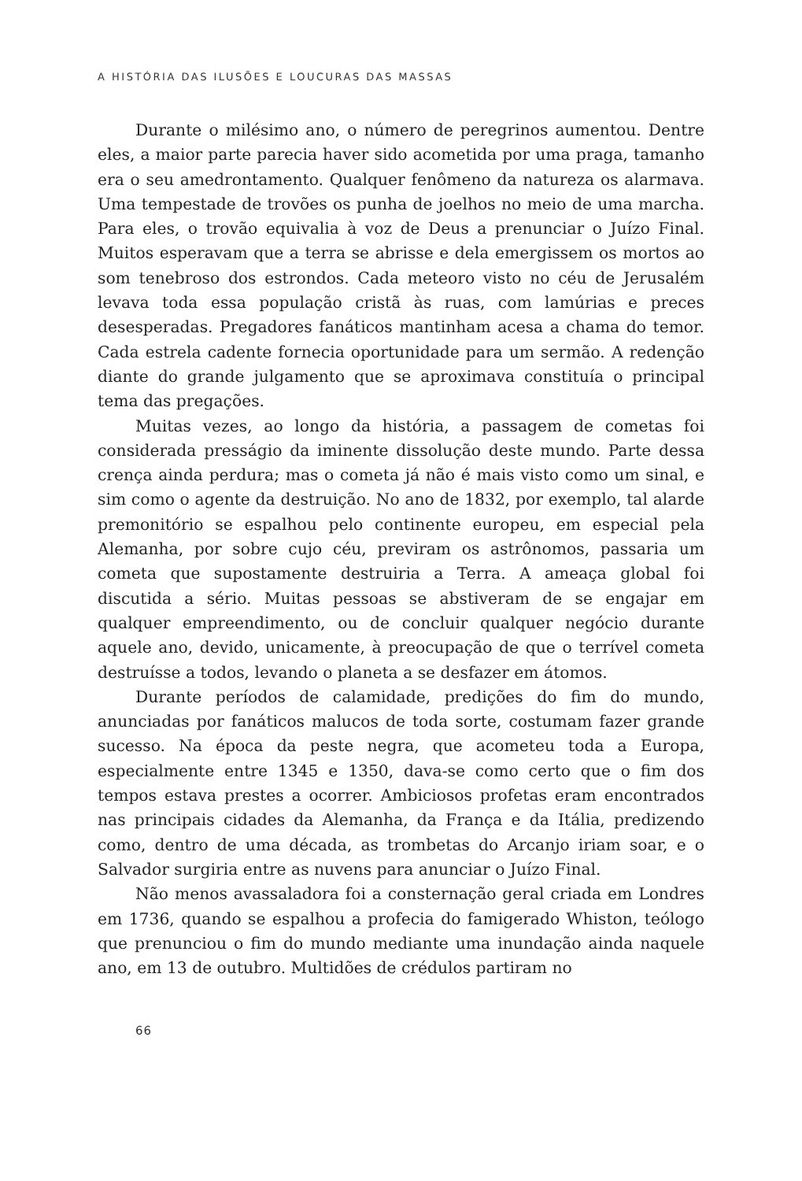A HISTÓRIA DAS ILUSÕES E LOUCURAS DAS MASSAS
Durante o milésimo ano, o número de peregrinos aumentou. Dentre eles, a maior parte parecia haver sido acometida por uma praga, tamanho era o seu amedrontamento. Qualquer fenômeno da natureza os alarmava. Uma tempestade de trovões os punha de joelhos no meio de uma marcha. Para eles, o trovão equivalia à voz de Deus a prenunciar o Juízo Final. Muitos esperavam que a terra se abrisse e dela emergissem os mortos ao som tenebroso dos estrondos. Cada meteoro visto no céu de Jerusalém levava toda essa população cristã às ruas, com lamúrias e preces desesperadas. Pregadores fanáticos mantinham acesa a chama do temor. Cada estrela cadente fornecia oportunidade para um sermão. A redenção diante do grande julgamento que se aproximava constituía o principal tema das pregações.
Muitas vezes, ao longo da história, a passagem de cometas foi considerada presságio da iminente dissolução deste mundo. Parte dessa crença ainda perdura; mas o cometa já não é mais visto como um sinal, e sim como o agente da destruição. No ano de 1832, por exemplo, tal alarde premonitório se espalhou pelo continente europeu, em especial pela Alemanha, por sobre cujo céu, previram os astrônomos, passaria um cometa que supostamente destruiria a Terra. A ameaça global foi discutida a sério. Muitas pessoas se abstiveram de se engajar em qualquer empreendimento, ou de concluir qualquer negócio durante aquele ano, devido, unicamente, à preocupação de que o terrível cometa destruísse a todos, levando o planeta a se desfazer em átomos.
Durante períodos de calamidade, predições do fim do mundo, anunciadas por fanáticos malucos de toda sorte, costumam fazer grande sucesso. Na época da peste negra, que acometeu toda a Europa, especialmente entre 1345 e 1350, dava-se como certo que o fim dos tempos estava prestes a ocorrer. Ambiciosos profetas eram encontrados nas principais cidades da Alemanha, da França e da Itália, predizendo como, dentro de uma década, as trombetas do Arcanjo iriam soar, e o Salvador surgiria entre as nuvens para anunciar o Juízo Final.
Não menos avassaladora foi a consternação geral criada em Londres em 1736, quando se espalhou a profecia do famigerado Whiston, teólogo que prenunciou o fim do mundo mediante uma inundação ainda naquele ano, em 13 de outubro. Multidões de crédulos partiram no
66